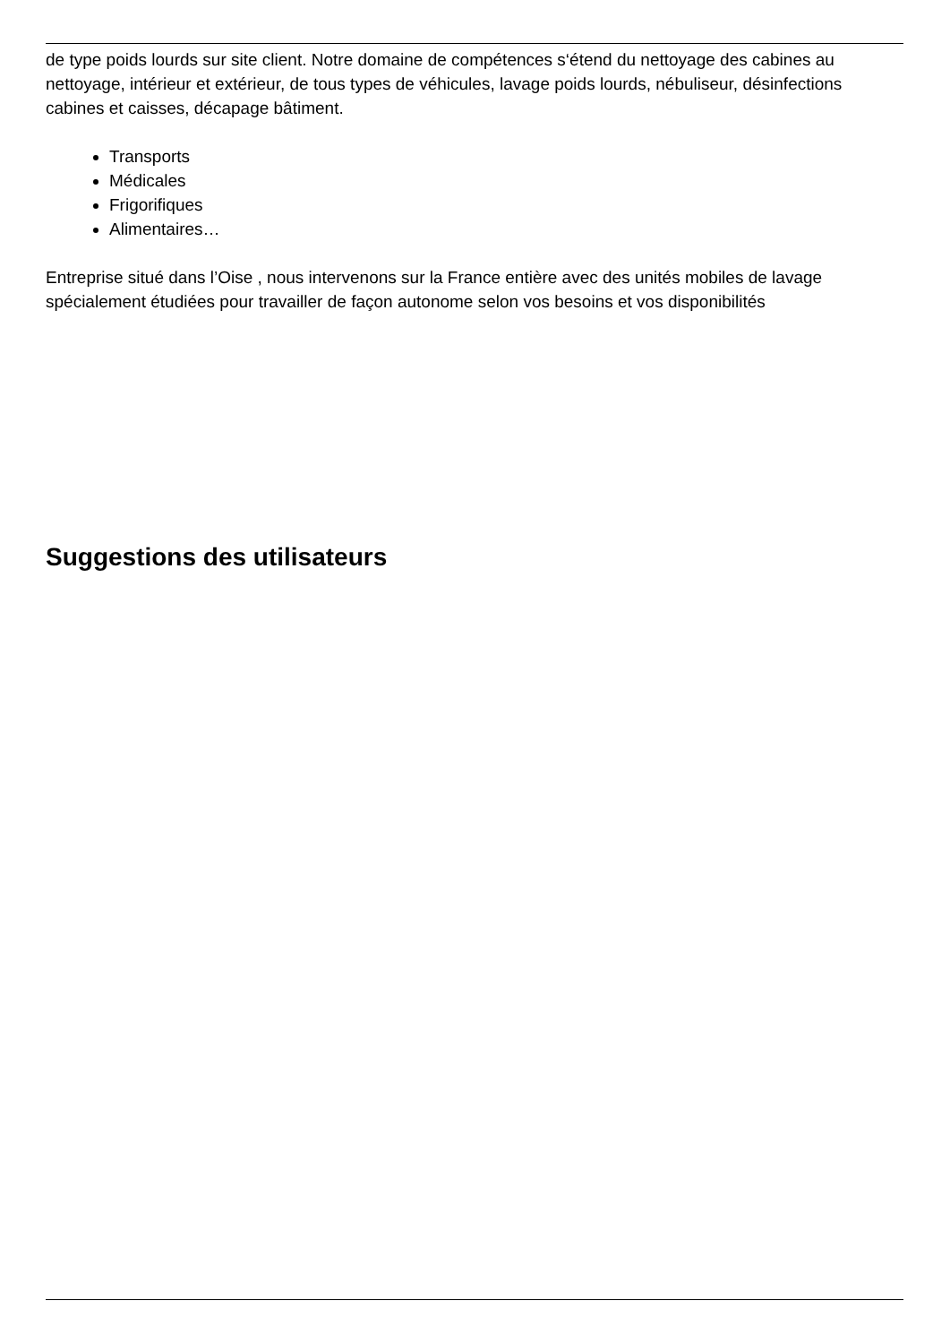de type poids lourds sur site client. Notre domaine de compétences s‘étend du nettoyage des cabines au nettoyage, intérieur et extérieur, de tous types de véhicules, lavage poids lourds, nébuliseur, désinfections cabines et caisses, décapage bâtiment.
Transports
Médicales
Frigorifiques
Alimentaires…
Entreprise situé dans l’Oise , nous intervenons sur la France entière avec des unités mobiles de lavage spécialement étudiées pour travailler de façon autonome selon vos besoins et vos disponibilités
Suggestions des utilisateurs